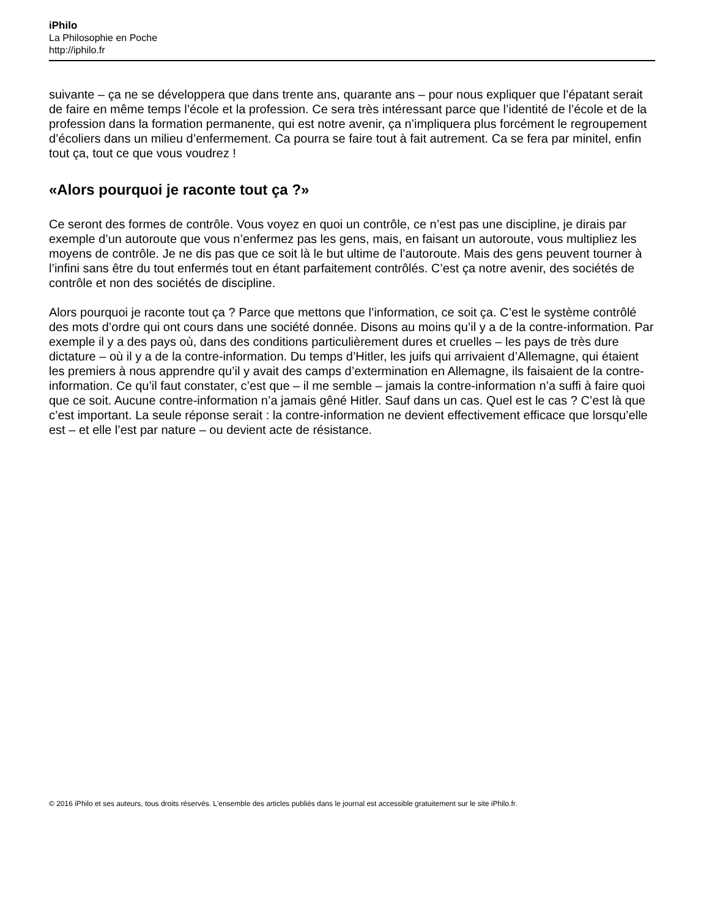iPhilo
La Philosophie en Poche
http://iphilo.fr
suivante – ça ne se développera que dans trente ans, quarante ans – pour nous expliquer que l’épatant serait de faire en même temps l’école et la profession. Ce sera très intéressant parce que l’identité de l’école et de la profession dans la formation permanente, qui est notre avenir, ça n’impliquera plus forcément le regroupement d’écoliers dans un milieu d’enfermement. Ca pourra se faire tout à fait autrement. Ca se fera par minitel, enfin tout ça, tout ce que vous voudrez !
«Alors pourquoi je raconte tout ça ?»
Ce seront des formes de contrôle. Vous voyez en quoi un contrôle, ce n’est pas une discipline, je dirais par exemple d’un autoroute que vous n’enfermez pas les gens, mais, en faisant un autoroute, vous multipliez les moyens de contrôle. Je ne dis pas que ce soit là le but ultime de l’autoroute. Mais des gens peuvent tourner à l’infini sans être du tout enfermés tout en étant parfaitement contrôlés. C’est ça notre avenir, des sociétés de contrôle et non des sociétés de discipline.
Alors pourquoi je raconte tout ça ? Parce que mettons que l’information, ce soit ça. C’est le système contrôlé des mots d’ordre qui ont cours dans une société donnée. Disons au moins qu’il y a de la contre-information. Par exemple il y a des pays où, dans des conditions particulièrement dures et cruelles – les pays de très dure dictature – où il y a de la contre-information. Du temps d’Hitler, les juifs qui arrivaient d’Allemagne, qui étaient les premiers à nous apprendre qu’il y avait des camps d’extermination en Allemagne, ils faisaient de la contre-information. Ce qu’il faut constater, c’est que – il me semble – jamais la contre-information n’a suffi à faire quoi que ce soit. Aucune contre-information n’a jamais gêné Hitler. Sauf dans un cas. Quel est le cas ? C’est là que c’est important. La seule réponse serait : la contre-information ne devient effectivement efficace que lorsqu’elle est – et elle l’est par nature – ou devient acte de résistance.
© 2016 iPhilo et ses auteurs, tous droits réservés. L'ensemble des articles publiés dans le journal est accessible gratuitement sur le site iPhilo.fr.